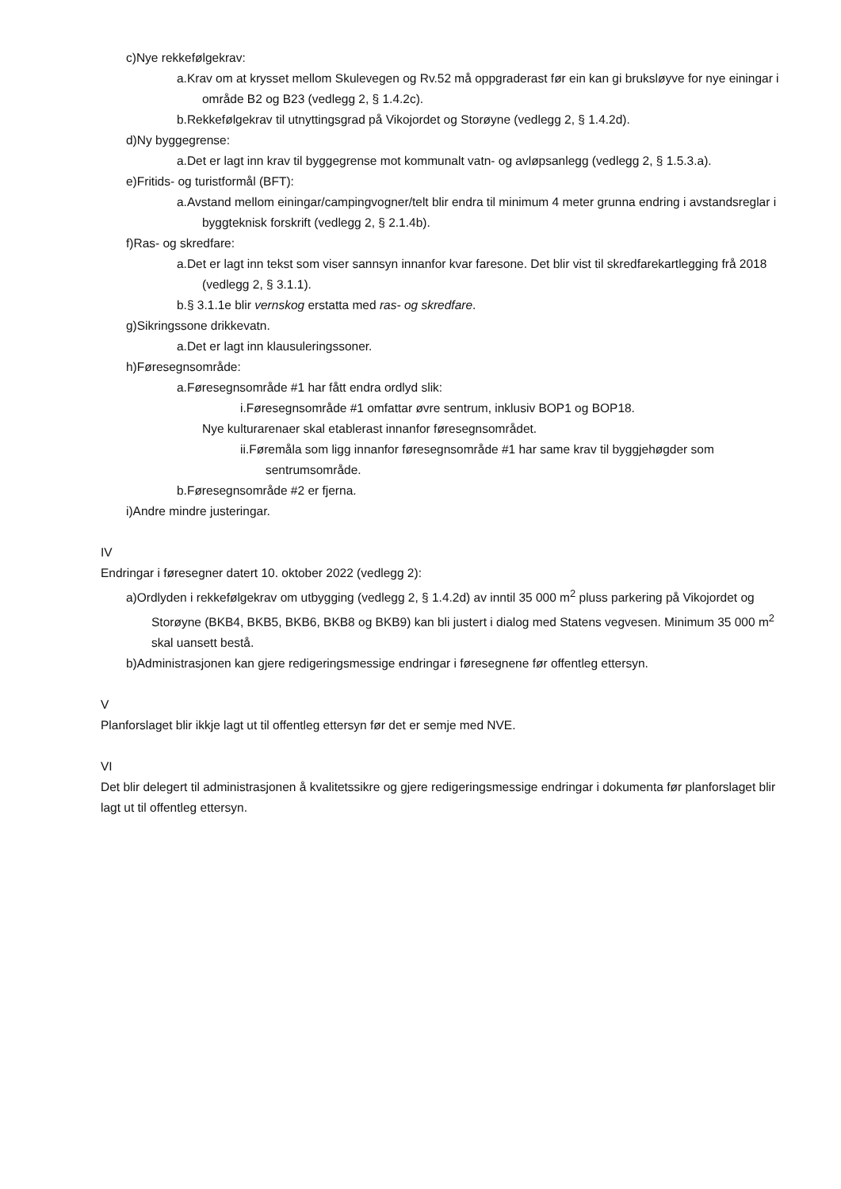c)Nye rekkefølgekrav:
a.Krav om at krysset mellom Skulevegen og Rv.52 må oppgraderast før ein kan gi bruksløyve for nye einingar i område B2 og B23 (vedlegg 2, § 1.4.2c).
b.Rekkefølgekrav til utnyttingsgrad på Vikojordet og Storøyne (vedlegg 2, § 1.4.2d).
d)Ny byggegrense:
a.Det er lagt inn krav til byggegrense mot kommunalt vatn- og avløpsanlegg (vedlegg 2, § 1.5.3.a).
e)Fritids- og turistformål (BFT):
a.Avstand mellom einingar/campingvogner/telt blir endra til minimum 4 meter grunna endring i avstandsreglar i byggteknisk forskrift (vedlegg 2, § 2.1.4b).
f)Ras- og skredfare:
a.Det er lagt inn tekst som viser sannsyn innanfor kvar faresone. Det blir vist til skredfarekartlegging frå 2018 (vedlegg 2, § 3.1.1).
b.§ 3.1.1e blir vernskog erstatta med ras- og skredfare.
g)Sikringssone drikkevatn.
a.Det er lagt inn klausuleringssoner.
h)Føresegnsområde:
a.Føresegnsområde #1 har fått endra ordlyd slik:
i.Føresegnsområde #1 omfattar øvre sentrum, inklusiv BOP1 og BOP18.
Nye kulturarenaer skal etablerast innanfor føresegnsområdet.
ii.Føremåla som ligg innanfor føresegnsområde #1 har same krav til byggjehøgder som sentrumsområde.
b.Føresegnsområde #2 er fjerna.
i)Andre mindre justeringar.
IV
Endringar i føresegner datert 10. oktober 2022 (vedlegg 2):
a)Ordlyden i rekkefølgekrav om utbygging (vedlegg 2, § 1.4.2d) av inntil 35 000 m<sup>2</sup> pluss parkering på Vikojordet og Storøyne (BKB4, BKB5, BKB6, BKB8 og BKB9) kan bli justert i dialog med Statens vegvesen. Minimum 35 000 m<sup>2</sup> skal uansett bestå.
b)Administrasjonen kan gjere redigeringsmessige endringar i føresegnene før offentleg ettersyn.
V
Planforslaget blir ikkje lagt ut til offentleg ettersyn før det er semje med NVE.
VI
Det blir delegert til administrasjonen å kvalitetssikre og gjere redigeringsmessige endringar i dokumenta før planforslaget blir lagt ut til offentleg ettersyn.